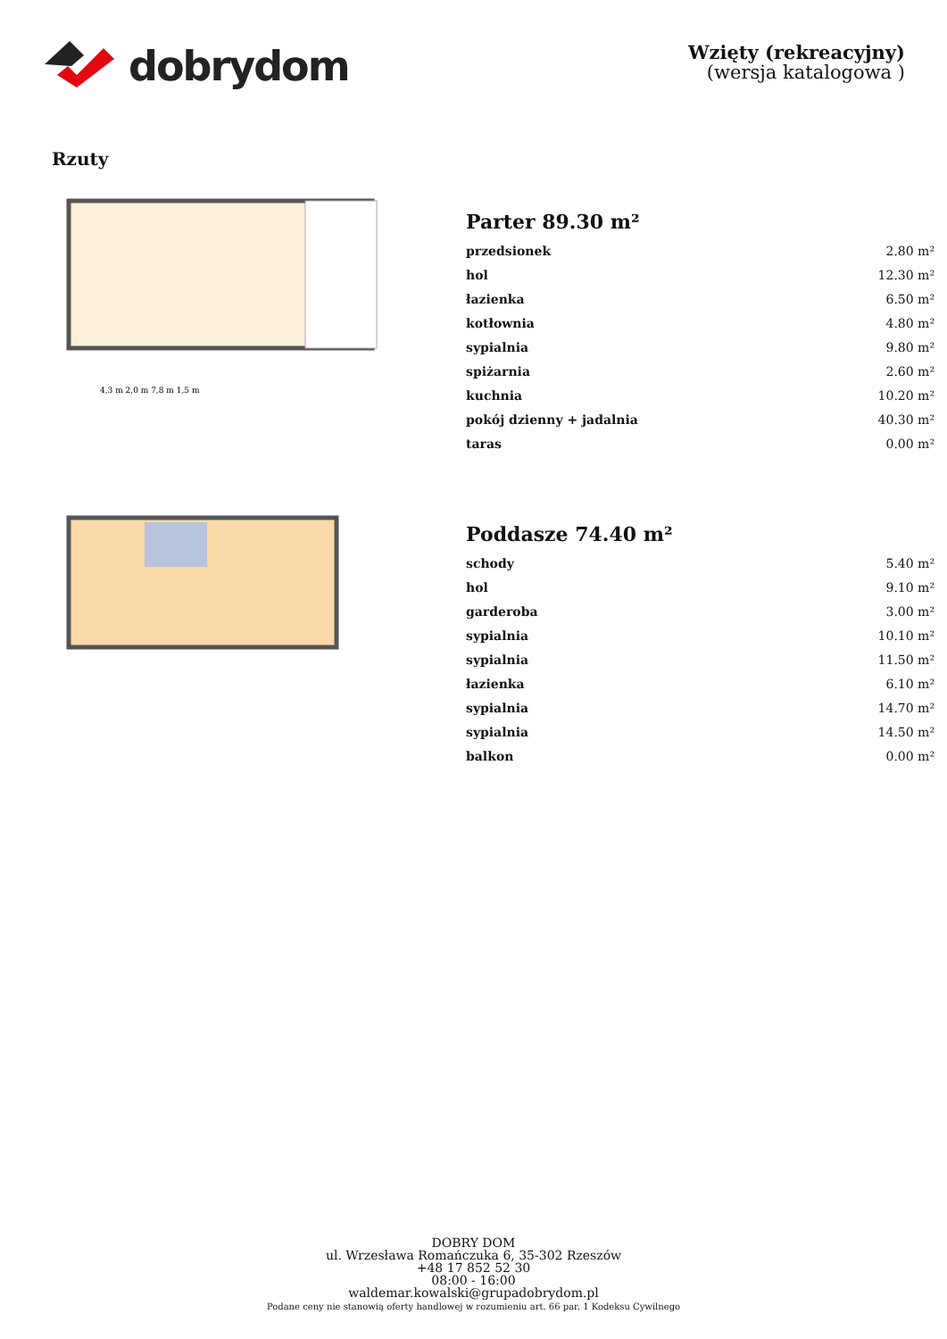dobrydom
Wzięty (rekreacyjny)
(wersja katalogowa )
Rzuty
4,3 m 2,0 m 7,8 m 1,5 m
Parter 89.30 m²
| przedsionek | 2.80 m² |
| hol | 12.30 m² |
| łazienka | 6.50 m² |
| kotłownia | 4.80 m² |
| sypialnia | 9.80 m² |
| spiżarnia | 2.60 m² |
| kuchnia | 10.20 m² |
| pokój dzienny + jadalnia | 40.30 m² |
| taras | 0.00 m² |
Poddasze 74.40 m²
| schody | 5.40 m² |
| hol | 9.10 m² |
| garderoba | 3.00 m² |
| sypialnia | 10.10 m² |
| sypialnia | 11.50 m² |
| łazienka | 6.10 m² |
| sypialnia | 14.70 m² |
| sypialnia | 14.50 m² |
| balkon | 0.00 m² |
DOBRY DOM
ul. Wrzesława Romańczuka 6, 35-302 Rzeszów
+48 17 852 52 30
08:00 - 16:00
waldemar.kowalski@grupadobrydom.pl
Podane ceny nie stanowią oferty handlowej w rozumieniu art. 66 par. 1 Kodeksu Cywilnego